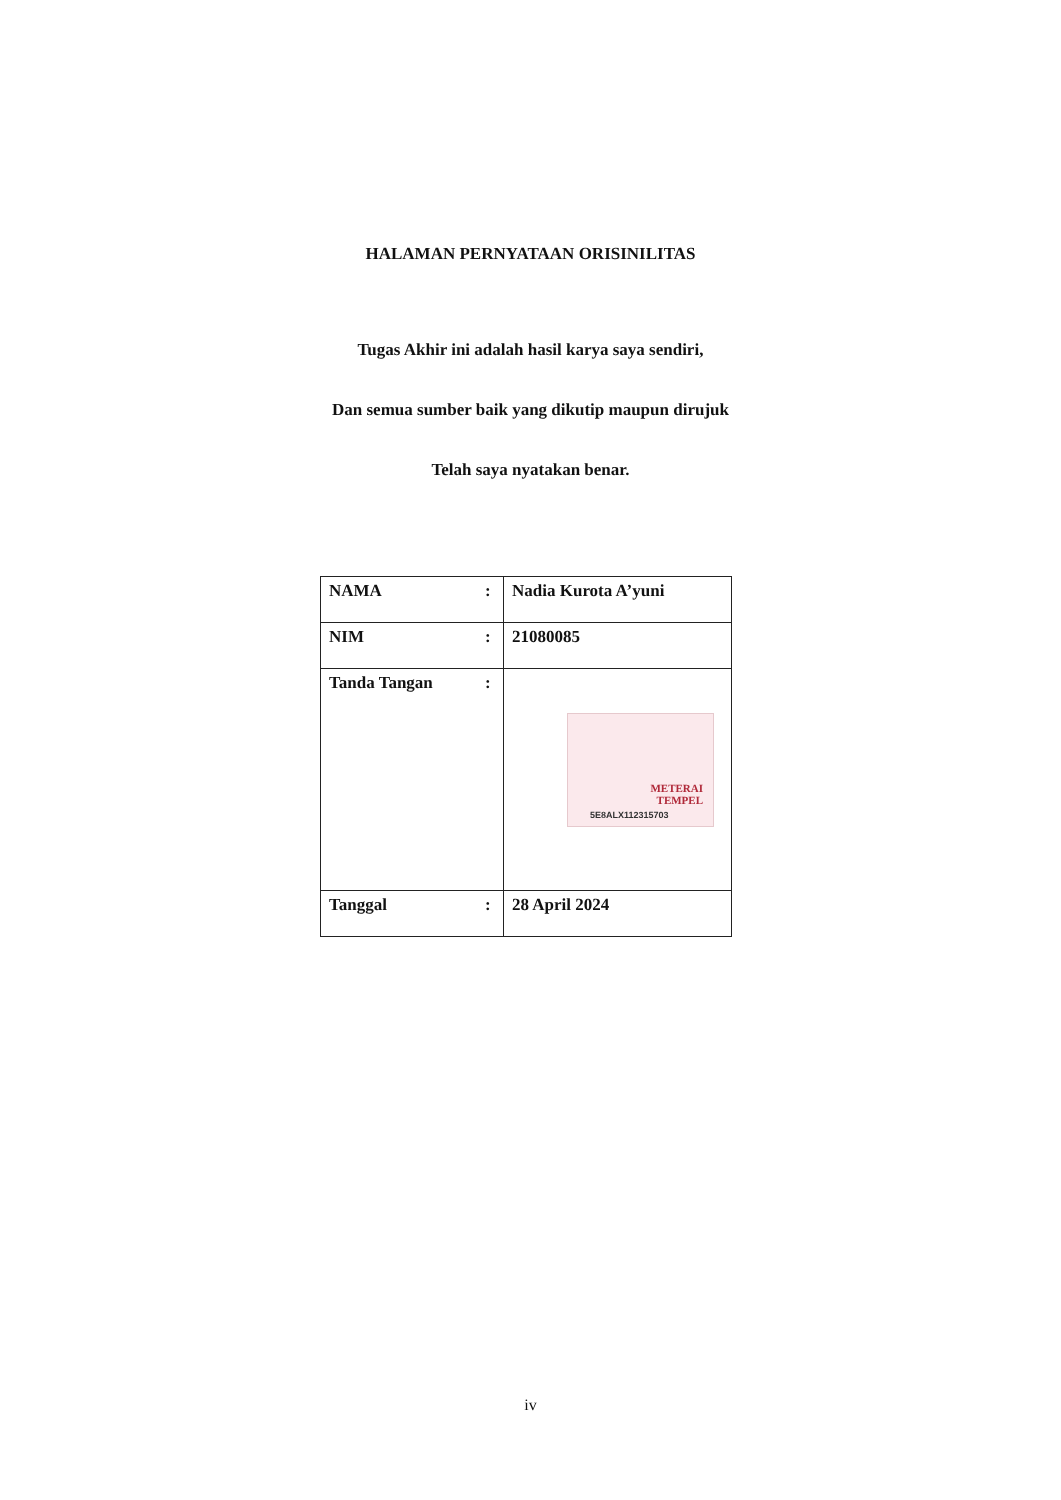HALAMAN PERNYATAAN ORISINILITAS
Tugas Akhir ini adalah hasil karya saya sendiri,
Dan semua sumber baik yang dikutip maupun dirujuk
Telah saya nyatakan benar.
| NAMA | : | Nadia Kurota A’yuni |
| NIM | : | 21080085 |
| Tanda Tangan | : | METERAI TEMPEL 5E8ALX112315703 |
| Tanggal | : | 28 April 2024 |
iv